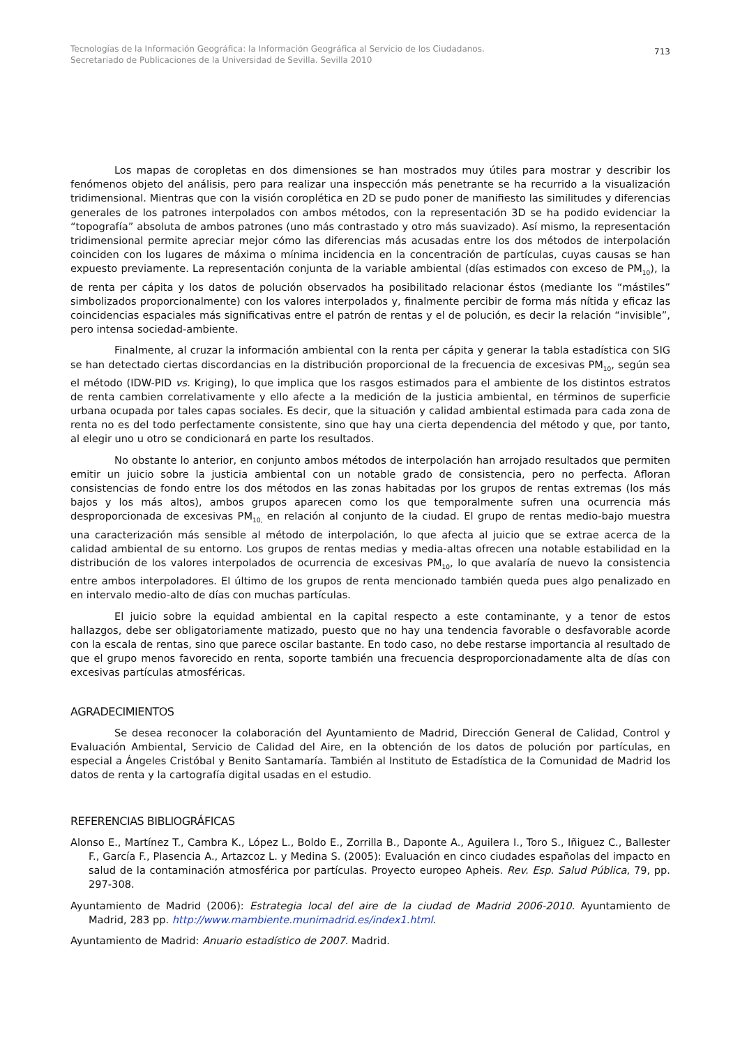Tecnologías de la Información Geográfica: la Información Geográfica al Servicio de los Ciudadanos.
Secretariado de Publicaciones de la Universidad de Sevilla. Sevilla 2010
713
Los mapas de coropletas en dos dimensiones se han mostrados muy útiles para mostrar y describir los fenómenos objeto del análisis, pero para realizar una inspección más penetrante se ha recurrido a la visualización tridimensional. Mientras que con la visión coroplética en 2D se pudo poner de manifiesto las similitudes y diferencias generales de los patrones interpolados con ambos métodos, con la representación 3D se ha podido evidenciar la “topografía” absoluta de ambos patrones (uno más contrastado y otro más suavizado). Así mismo, la representación tridimensional permite apreciar mejor cómo las diferencias más acusadas entre los dos métodos de interpolación coinciden con los lugares de máxima o mínima incidencia en la concentración de partículas, cuyas causas se han expuesto previamente. La representación conjunta de la variable ambiental (días estimados con exceso de PM<sub>10</sub>), la de renta per cápita y los datos de polución observados ha posibilitado relacionar éstos (mediante los “mástiles” simbolizados proporcionalmente) con los valores interpolados y, finalmente percibir de forma más nítida y eficaz las coincidencias espaciales más significativas entre el patrón de rentas y el de polución, es decir la relación “invisible”, pero intensa sociedad-ambiente.
Finalmente, al cruzar la información ambiental con la renta per cápita y generar la tabla estadística con SIG se han detectado ciertas discordancias en la distribución proporcional de la frecuencia de excesivas PM<sub>10</sub>, según sea el método (IDW-PID vs. Kriging), lo que implica que los rasgos estimados para el ambiente de los distintos estratos de renta cambien correlativamente y ello afecte a la medición de la justicia ambiental, en términos de superficie urbana ocupada por tales capas sociales. Es decir, que la situación y calidad ambiental estimada para cada zona de renta no es del todo perfectamente consistente, sino que hay una cierta dependencia del método y que, por tanto, al elegir uno u otro se condicionará en parte los resultados.
No obstante lo anterior, en conjunto ambos métodos de interpolación han arrojado resultados que permiten emitir un juicio sobre la justicia ambiental con un notable grado de consistencia, pero no perfecta. Afloran consistencias de fondo entre los dos métodos en las zonas habitadas por los grupos de rentas extremas (los más bajos y los más altos), ambos grupos aparecen como los que temporalmente sufren una ocurrencia más desproporcionada de excesivas PM<sub>10,</sub> en relación al conjunto de la ciudad. El grupo de rentas medio-bajo muestra una caracterización más sensible al método de interpolación, lo que afecta al juicio que se extrae acerca de la calidad ambiental de su entorno. Los grupos de rentas medias y media-altas ofrecen una notable estabilidad en la distribución de los valores interpolados de ocurrencia de excesivas PM<sub>10</sub>, lo que avalaría de nuevo la consistencia entre ambos interpoladores. El último de los grupos de renta mencionado también queda pues algo penalizado en en intervalo medio-alto de días con muchas partículas.
El juicio sobre la equidad ambiental en la capital respecto a este contaminante, y a tenor de estos hallazgos, debe ser obligatoriamente matizado, puesto que no hay una tendencia favorable o desfavorable acorde con la escala de rentas, sino que parece oscilar bastante. En todo caso, no debe restarse importancia al resultado de que el grupo menos favorecido en renta, soporte también una frecuencia desproporcionadamente alta de días con excesivas partículas atmosféricas.
AGRADECIMIENTOS
Se desea reconocer la colaboración del Ayuntamiento de Madrid, Dirección General de Calidad, Control y Evaluación Ambiental, Servicio de Calidad del Aire, en la obtención de los datos de polución por partículas, en especial a Ángeles Cristóbal y Benito Santamaría. También al Instituto de Estadística de la Comunidad de Madrid los datos de renta y la cartografía digital usadas en el estudio.
REFERENCIAS BIBLIOGRÁFICAS
Alonso E., Martínez T., Cambra K., López L., Boldo E., Zorrilla B., Daponte A., Aguilera I., Toro S., Iñiguez C., Ballester F., García F., Plasencia A., Artazcoz L. y Medina S. (2005): Evaluación en cinco ciudades españolas del impacto en salud de la contaminación atmosférica por partículas. Proyecto europeo Apheis. Rev. Esp. Salud Pública, 79, pp. 297-308.
Ayuntamiento de Madrid (2006): Estrategia local del aire de la ciudad de Madrid 2006-2010. Ayuntamiento de Madrid, 283 pp. http://www.mambiente.munimadrid.es/index1.html.
Ayuntamiento de Madrid: Anuario estadístico de 2007. Madrid.